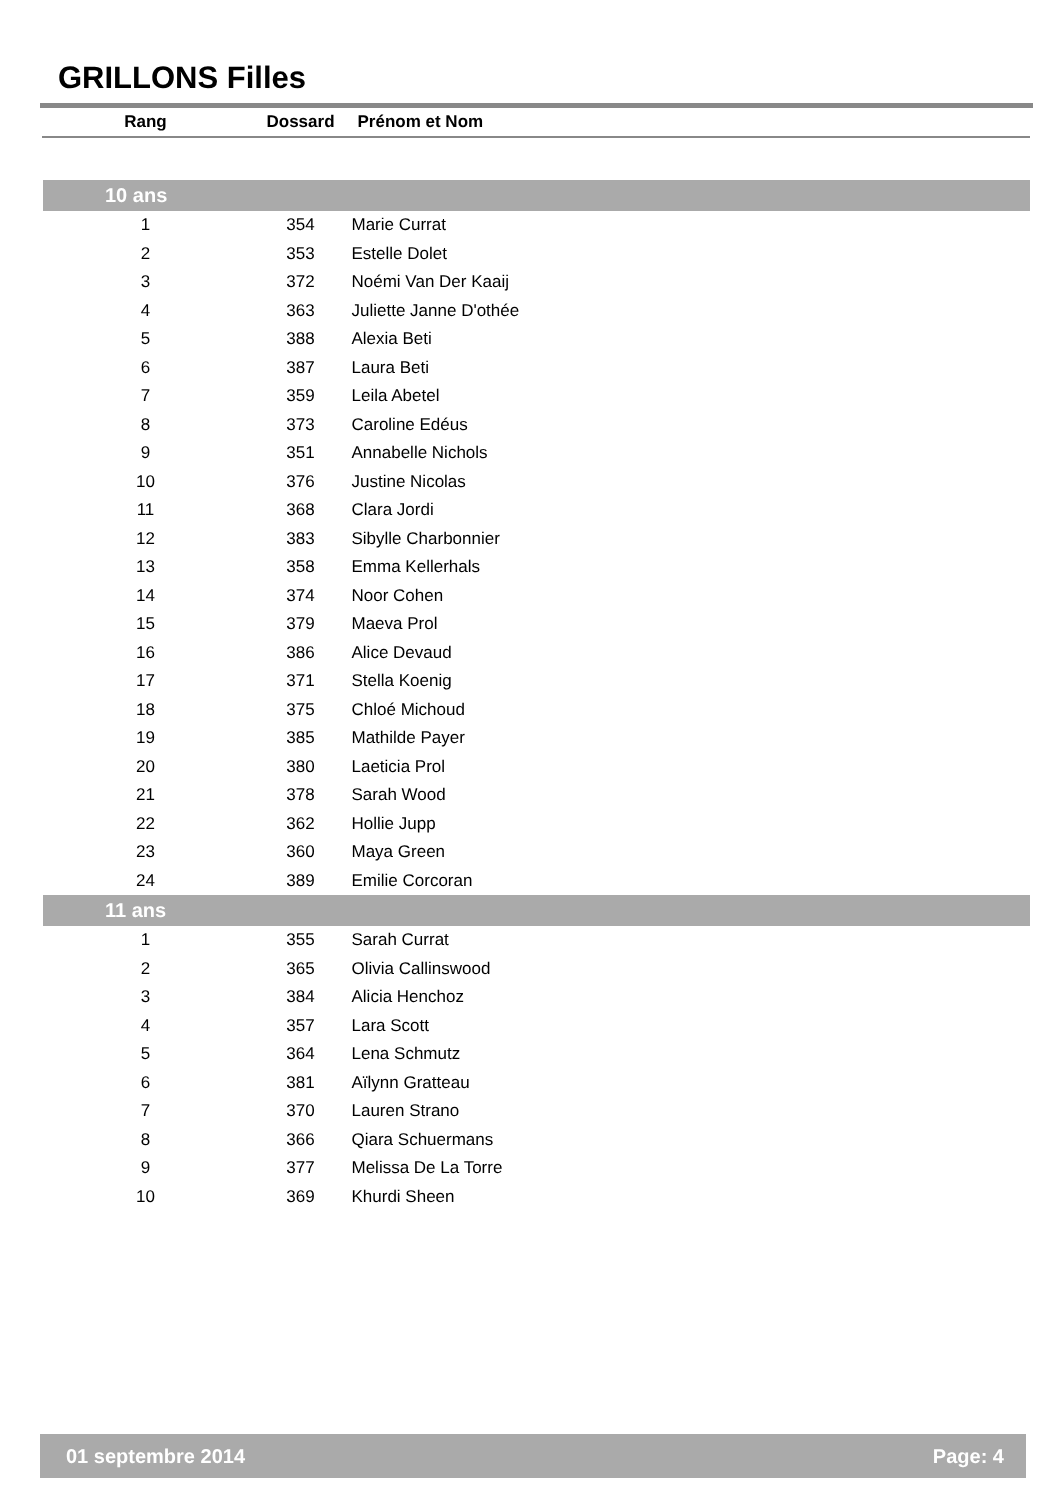GRILLONS Filles
| Rang | Dossard | Prénom et Nom |
| --- | --- | --- |
| 10 ans | | |
| 1 | 354 | Marie Currat |
| 2 | 353 | Estelle Dolet |
| 3 | 372 | Noémi Van Der Kaaij |
| 4 | 363 | Juliette Janne D'othée |
| 5 | 388 | Alexia Beti |
| 6 | 387 | Laura Beti |
| 7 | 359 | Leila Abetel |
| 8 | 373 | Caroline Edéus |
| 9 | 351 | Annabelle Nichols |
| 10 | 376 | Justine Nicolas |
| 11 | 368 | Clara Jordi |
| 12 | 383 | Sibylle Charbonnier |
| 13 | 358 | Emma Kellerhals |
| 14 | 374 | Noor Cohen |
| 15 | 379 | Maeva Prol |
| 16 | 386 | Alice Devaud |
| 17 | 371 | Stella Koenig |
| 18 | 375 | Chloé Michoud |
| 19 | 385 | Mathilde Payer |
| 20 | 380 | Laeticia Prol |
| 21 | 378 | Sarah Wood |
| 22 | 362 | Hollie Jupp |
| 23 | 360 | Maya Green |
| 24 | 389 | Emilie Corcoran |
| 11 ans | | |
| 1 | 355 | Sarah Currat |
| 2 | 365 | Olivia Callinswood |
| 3 | 384 | Alicia Henchoz |
| 4 | 357 | Lara Scott |
| 5 | 364 | Lena Schmutz |
| 6 | 381 | Aïlynn Gratteau |
| 7 | 370 | Lauren Strano |
| 8 | 366 | Qiara Schuermans |
| 9 | 377 | Melissa De La Torre |
| 10 | 369 | Khurdi Sheen |
01 septembre 2014 Page: 4